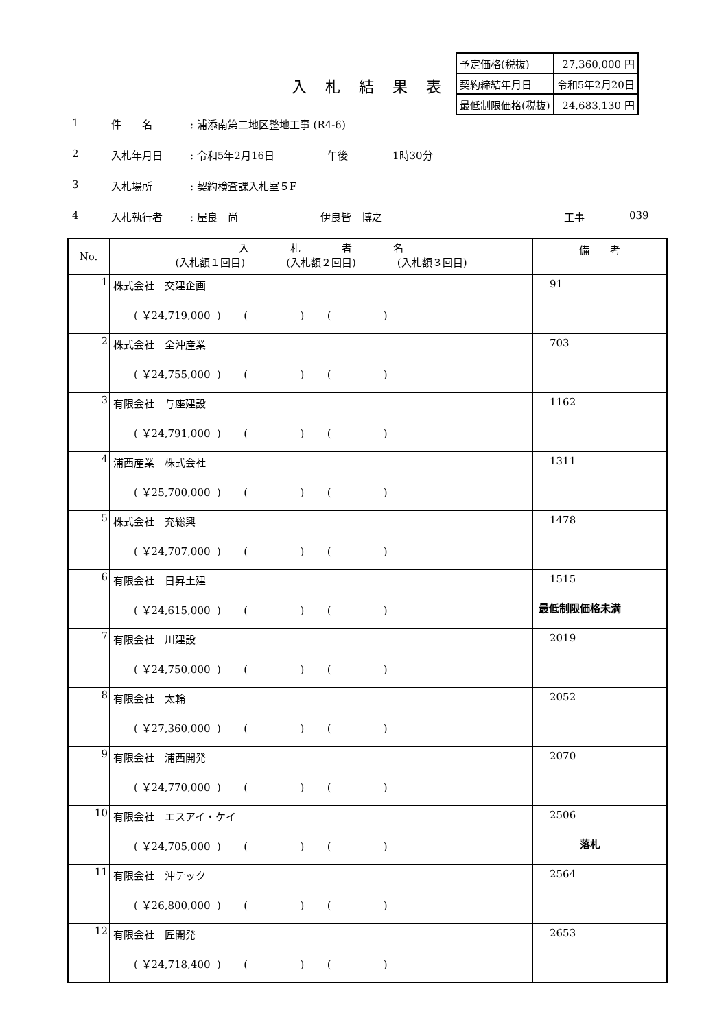入 札 結 果 表
| 予定価格(税抜) | 27,360,000 円 |
| 契約締結年月日 | 令和5年2月20日 |
| 最低制限価格(税抜) | 24,683,130 円 |
1 件　　名: 浦添南第二地区整地工事 (R4-6)
2 入札年月日: 令和5年2月16日 午後 1時30分
3 入札場所: 契約検査課入札室５F
4 入札執行者: 屋良　尚 伊良皆　博之 工事 039
| No. | 入 札 者 名 (入札額１回目) (入札額２回目) (入札額３回目) | 備 考 |
| --- | --- | --- |
| 1 | 株式会社 交建企画 ( ￥24,719,000 ) ( ) ( ) | 91 |
| 2 | 株式会社 全沖産業 ( ￥24,755,000 ) ( ) ( ) | 703 |
| 3 | 有限会社 与座建設 ( ￥24,791,000 ) ( ) ( ) | 1162 |
| 4 | 浦西産業 株式会社 ( ￥25,700,000 ) ( ) ( ) | 1311 |
| 5 | 株式会社 充総興 ( ￥24,707,000 ) ( ) ( ) | 1478 |
| 6 | 有限会社 日昇土建 ( ￥24,615,000 ) ( ) ( ) | 1515 最低制限価格未満 |
| 7 | 有限会社 川建設 ( ￥24,750,000 ) ( ) ( ) | 2019 |
| 8 | 有限会社 太輪 ( ￥27,360,000 ) ( ) ( ) | 2052 |
| 9 | 有限会社 浦西開発 ( ￥24,770,000 ) ( ) ( ) | 2070 |
| 10 | 有限会社 エスアイ・ケイ ( ￥24,705,000 ) ( ) ( ) | 2506 落札 |
| 11 | 有限会社 沖テック ( ￥26,800,000 ) ( ) ( ) | 2564 |
| 12 | 有限会社 匠開発 ( ￥24,718,400 ) ( ) ( ) | 2653 |